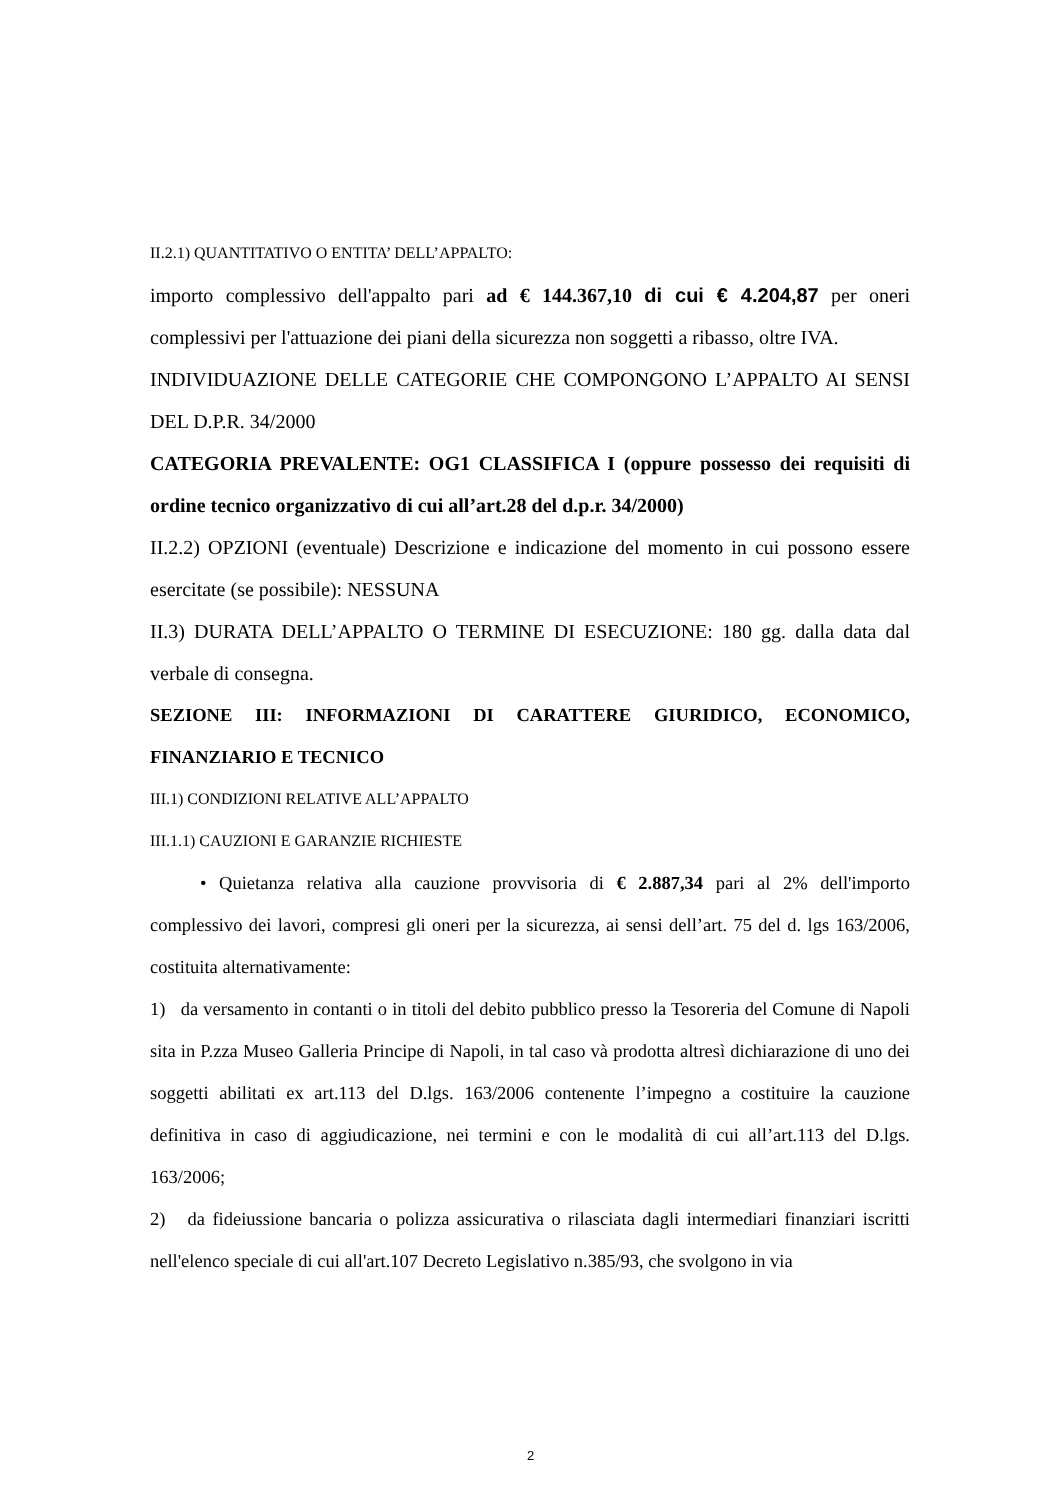II.2.1) QUANTITATIVO O ENTITA’ DELL’APPALTO:
importo complessivo dell'appalto pari ad € 144.367,10 di cui € 4.204,87 per oneri complessivi per l'attuazione dei piani della sicurezza non soggetti a ribasso, oltre IVA.
INDIVIDUAZIONE DELLE CATEGORIE CHE COMPONGONO L’APPALTO AI SENSI DEL D.P.R. 34/2000
CATEGORIA PREVALENTE: OG1 CLASSIFICA I (oppure possesso dei requisiti di ordine tecnico organizzativo di cui all’art.28 del d.p.r. 34/2000)
II.2.2) OPZIONI (eventuale) Descrizione e indicazione del momento in cui possono essere esercitate (se possibile): NESSUNA
II.3) DURATA DELL’APPALTO O TERMINE DI ESECUZIONE: 180 gg. dalla data dal verbale di consegna.
SEZIONE III: INFORMAZIONI DI CARATTERE GIURIDICO, ECONOMICO, FINANZIARIO E TECNICO
III.1) CONDIZIONI RELATIVE ALL’APPALTO
III.1.1) CAUZIONI E GARANZIE RICHIESTE
• Quietanza relativa alla cauzione provvisoria di € 2.887,34 pari al 2% dell'importo complessivo dei lavori, compresi gli oneri per la sicurezza, ai sensi dell’art. 75 del d. lgs 163/2006, costituita alternativamente:
1) da versamento in contanti o in titoli del debito pubblico presso la Tesoreria del Comune di Napoli sita in P.zza Museo Galleria Principe di Napoli, in tal caso và prodotta altresì dichiarazione di uno dei soggetti abilitati ex art.113 del D.lgs. 163/2006 contenente l’impegno a costituire la cauzione definitiva in caso di aggiudicazione, nei termini e con le modalità di cui all’art.113 del D.lgs. 163/2006;
2) da fideiussione bancaria o polizza assicurativa o rilasciata dagli intermediari finanziari iscritti nell'elenco speciale di cui all'art.107 Decreto Legislativo n.385/93, che svolgono in via
2